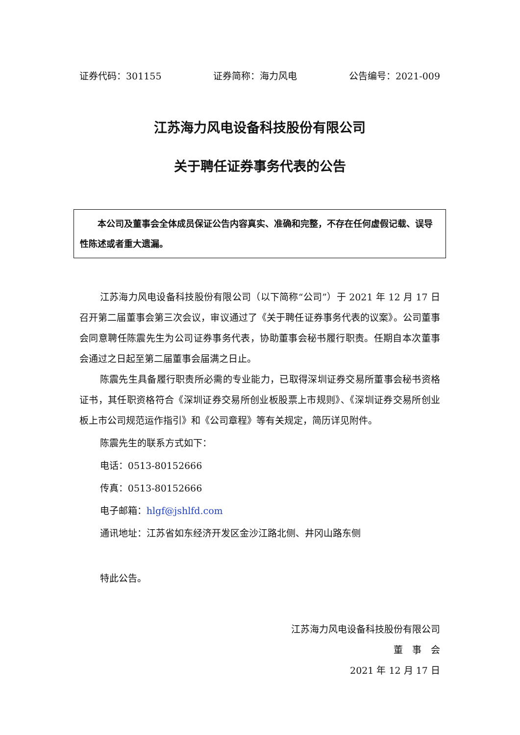证券代码：301155 证券简称：海力风电 公告编号：2021-009
江苏海力风电设备科技股份有限公司
关于聘任证券事务代表的公告
本公司及董事会全体成员保证公告内容真实、准确和完整，不存在任何虚假记载、误导性陈述或者重大遗漏。
江苏海力风电设备科技股份有限公司（以下简称“公司”）于 2021 年 12 月 17 日召开第二届董事会第三次会议，审议通过了《关于聘任证券事务代表的议案》。公司董事会同意聘任陈震先生为公司证券事务代表，协助董事会秘书履行职责。任期自本次董事会通过之日起至第二届董事会届满之日止。
陈震先生具备履行职责所必需的专业能力，已取得深圳证券交易所董事会秘书资格证书，其任职资格符合《深圳证券交易所创业板股票上市规则》、《深圳证券交易所创业板上市公司规范运作指引》和《公司章程》等有关规定，简历详见附件。
陈震先生的联系方式如下：
电话：0513-80152666
传真：0513-80152666
电子邮箱：hlgf@jshlfd.com
通讯地址：江苏省如东经济开发区金沙江路北侧、井冈山路东侧
特此公告。
江苏海力风电设备科技股份有限公司
董　事　会
2021 年 12 月 17 日